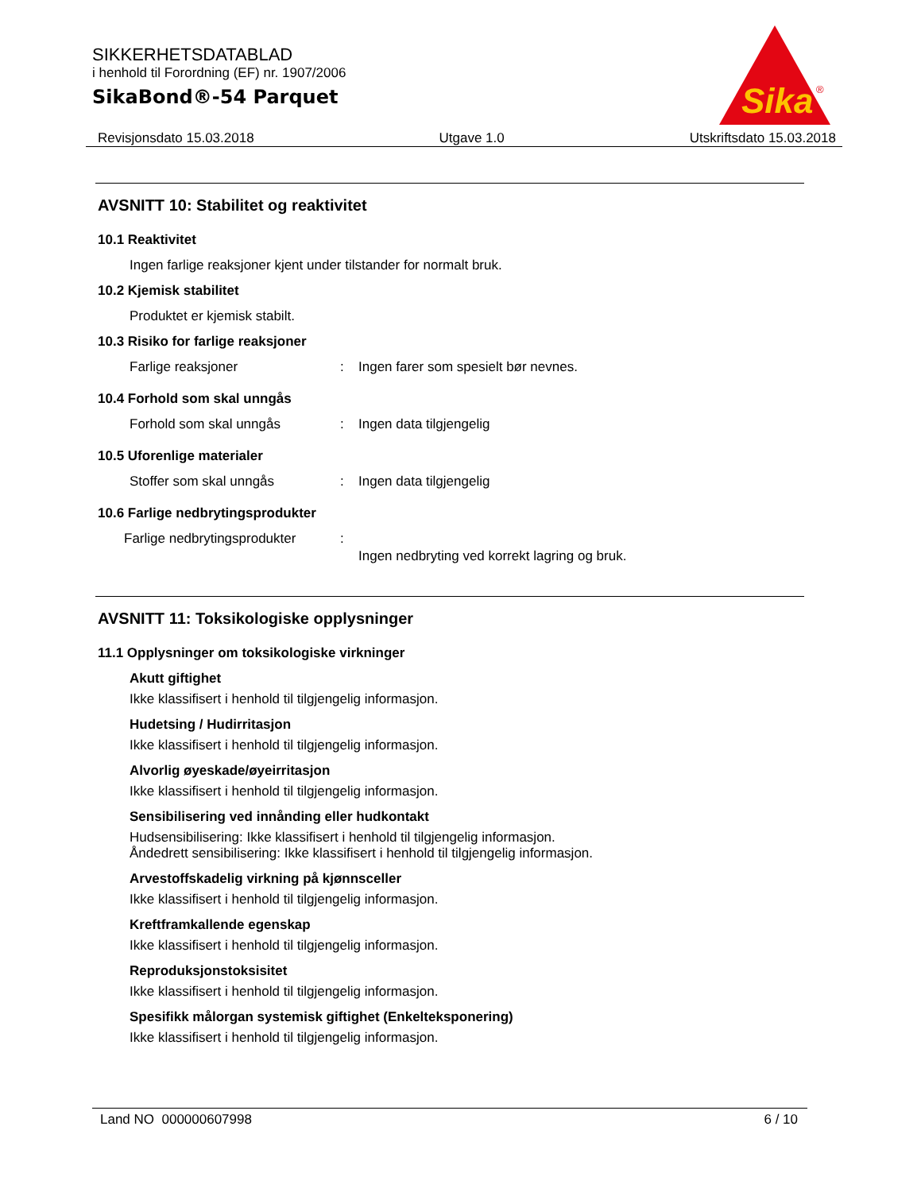SIKKERHETSDATABLAD
i henhold til Forordning (EF) nr. 1907/2006
SikaBond®-54 Parquet
Sika
®
Revisjonsdato 15.03.2018 Utgave 1.0 Utskriftsdato 15.03.2018
AVSNITT 10: Stabilitet og reaktivitet
10.1 Reaktivitet
Ingen farlige reaksjoner kjent under tilstander for normalt bruk.
10.2 Kjemisk stabilitet
Produktet er kjemisk stabilt.
10.3 Risiko for farlige reaksjoner
Farlige reaksjoner: Ingen farer som spesielt bør nevnes.
10.4 Forhold som skal unngås
Forhold som skal unngås: Ingen data tilgjengelig
10.5 Uforenlige materialer
Stoffer som skal unngås: Ingen data tilgjengelig
10.6 Farlige nedbrytingsprodukter
Farlige nedbrytingsprodukter: Ingen nedbryting ved korrekt lagring og bruk.
AVSNITT 11: Toksikologiske opplysninger
11.1 Opplysninger om toksikologiske virkninger
Akutt giftighet
Ikke klassifisert i henhold til tilgjengelig informasjon.
Hudetsing / Hudirritasjon
Ikke klassifisert i henhold til tilgjengelig informasjon.
Alvorlig øyeskade/øyeirritasjon
Ikke klassifisert i henhold til tilgjengelig informasjon.
Sensibilisering ved innånding eller hudkontakt
Hudsensibilisering: Ikke klassifisert i henhold til tilgjengelig informasjon.
Åndedrett sensibilisering: Ikke klassifisert i henhold til tilgjengelig informasjon.
Arvestoffskadelig virkning på kjønnsceller
Ikke klassifisert i henhold til tilgjengelig informasjon.
Kreftframkallende egenskap
Ikke klassifisert i henhold til tilgjengelig informasjon.
Reproduksjonstoksisitet
Ikke klassifisert i henhold til tilgjengelig informasjon.
Spesifikk målorgan systemisk giftighet (Enkelteksponering)
Ikke klassifisert i henhold til tilgjengelig informasjon.
Land NO 000000607998 6 / 10